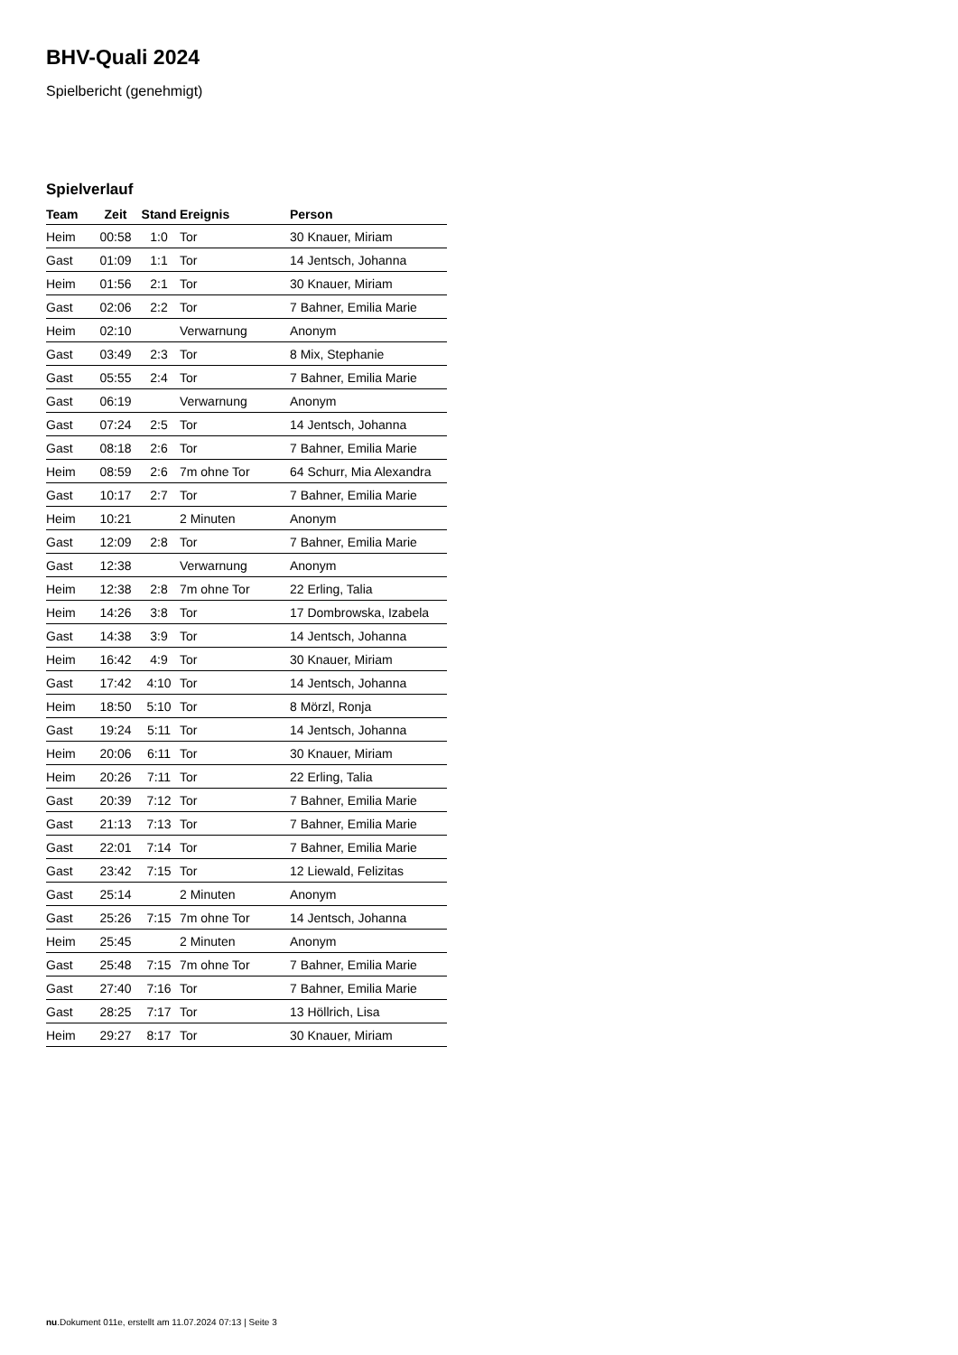BHV-Quali 2024
Spielbericht (genehmigt)
Spielverlauf
| Team | Zeit | Stand | Ereignis | Person |
| --- | --- | --- | --- | --- |
| Heim | 00:58 | 1:0 | Tor | 30 Knauer, Miriam |
| Gast | 01:09 | 1:1 | Tor | 14 Jentsch, Johanna |
| Heim | 01:56 | 2:1 | Tor | 30 Knauer, Miriam |
| Gast | 02:06 | 2:2 | Tor | 7 Bahner, Emilia Marie |
| Heim | 02:10 | | Verwarnung | Anonym |
| Gast | 03:49 | 2:3 | Tor | 8 Mix, Stephanie |
| Gast | 05:55 | 2:4 | Tor | 7 Bahner, Emilia Marie |
| Gast | 06:19 | | Verwarnung | Anonym |
| Gast | 07:24 | 2:5 | Tor | 14 Jentsch, Johanna |
| Gast | 08:18 | 2:6 | Tor | 7 Bahner, Emilia Marie |
| Heim | 08:59 | 2:6 | 7m ohne Tor | 64 Schurr, Mia Alexandra |
| Gast | 10:17 | 2:7 | Tor | 7 Bahner, Emilia Marie |
| Heim | 10:21 | | 2 Minuten | Anonym |
| Gast | 12:09 | 2:8 | Tor | 7 Bahner, Emilia Marie |
| Gast | 12:38 | | Verwarnung | Anonym |
| Heim | 12:38 | 2:8 | 7m ohne Tor | 22 Erling, Talia |
| Heim | 14:26 | 3:8 | Tor | 17 Dombrowska, Izabela |
| Gast | 14:38 | 3:9 | Tor | 14 Jentsch, Johanna |
| Heim | 16:42 | 4:9 | Tor | 30 Knauer, Miriam |
| Gast | 17:42 | 4:10 | Tor | 14 Jentsch, Johanna |
| Heim | 18:50 | 5:10 | Tor | 8 Mörzl, Ronja |
| Gast | 19:24 | 5:11 | Tor | 14 Jentsch, Johanna |
| Heim | 20:06 | 6:11 | Tor | 30 Knauer, Miriam |
| Heim | 20:26 | 7:11 | Tor | 22 Erling, Talia |
| Gast | 20:39 | 7:12 | Tor | 7 Bahner, Emilia Marie |
| Gast | 21:13 | 7:13 | Tor | 7 Bahner, Emilia Marie |
| Gast | 22:01 | 7:14 | Tor | 7 Bahner, Emilia Marie |
| Gast | 23:42 | 7:15 | Tor | 12 Liewald, Felizitas |
| Gast | 25:14 | | 2 Minuten | Anonym |
| Gast | 25:26 | 7:15 | 7m ohne Tor | 14 Jentsch, Johanna |
| Heim | 25:45 | | 2 Minuten | Anonym |
| Gast | 25:48 | 7:15 | 7m ohne Tor | 7 Bahner, Emilia Marie |
| Gast | 27:40 | 7:16 | Tor | 7 Bahner, Emilia Marie |
| Gast | 28:25 | 7:17 | Tor | 13 Höllrich, Lisa |
| Heim | 29:27 | 8:17 | Tor | 30 Knauer, Miriam |
nu.Dokument 011e, erstellt am 11.07.2024 07:13 | Seite 3